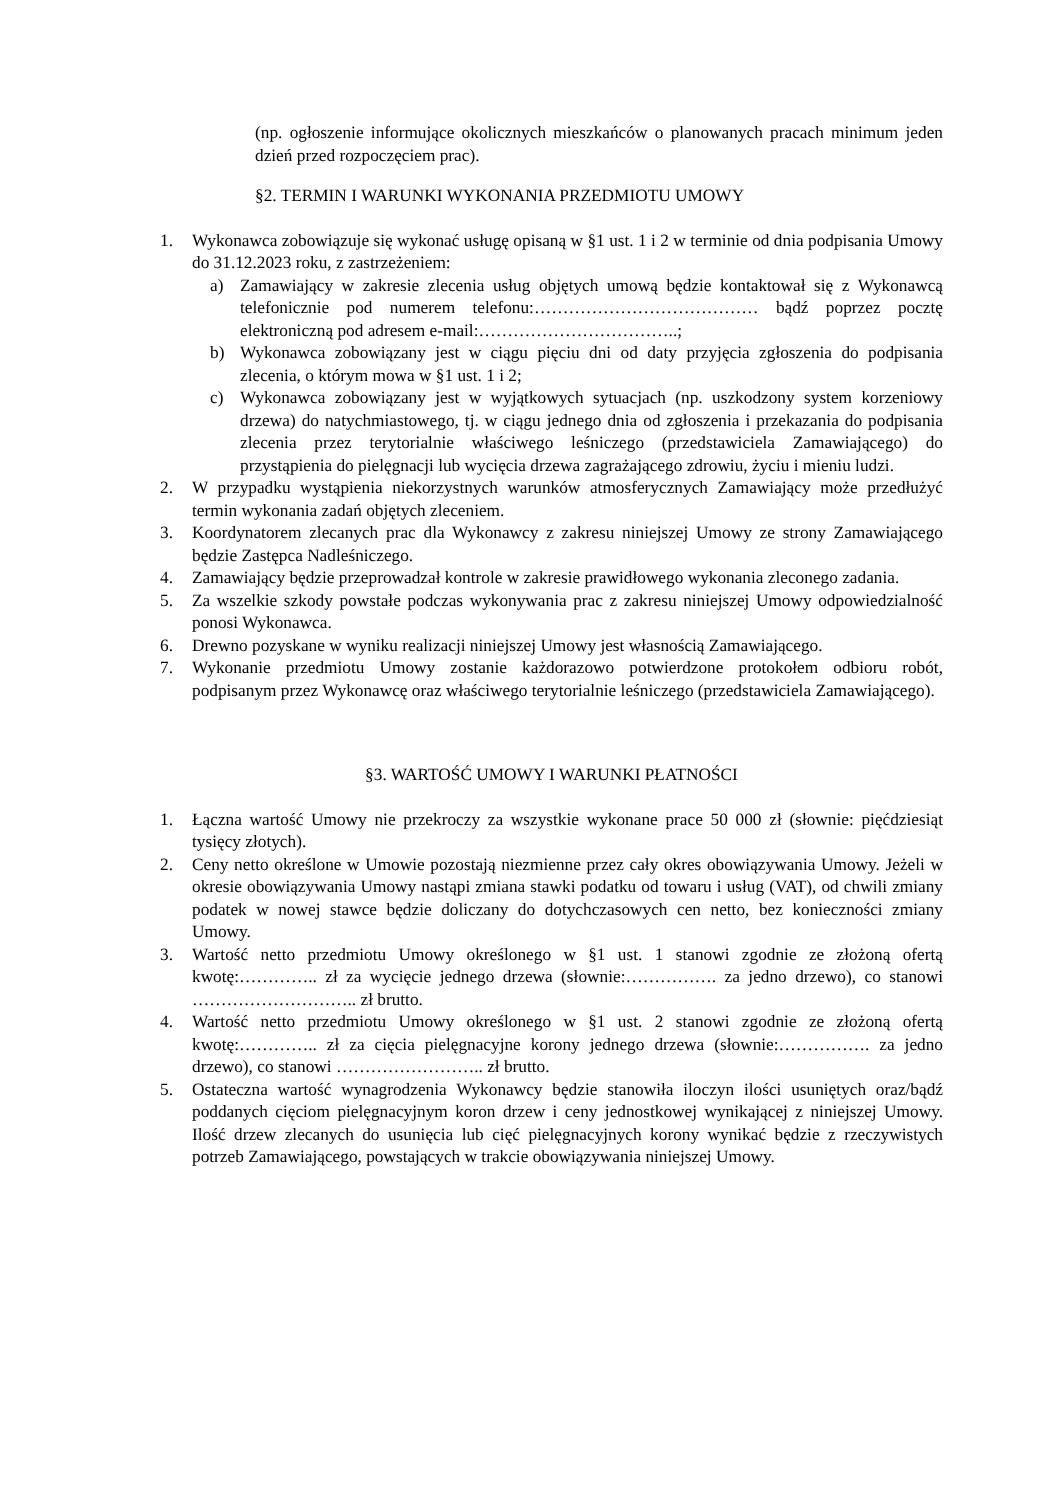(np. ogłoszenie informujące okolicznych mieszkańców o planowanych pracach minimum jeden dzień przed rozpoczęciem prac).
§2. TERMIN I WARUNKI WYKONANIA PRZEDMIOTU UMOWY
1. Wykonawca zobowiązuje się wykonać usługę opisaną w §1 ust. 1 i 2 w terminie od dnia podpisania Umowy do 31.12.2023 roku, z zastrzeżeniem:
a) Zamawiający w zakresie zlecenia usług objętych umową będzie kontaktował się z Wykonawcą telefonicznie pod numerem telefonu:………………………………… bądź poprzez pocztę elektroniczną pod adresem e-mail:……………………………..;
b) Wykonawca zobowiązany jest w ciągu pięciu dni od daty przyjęcia zgłoszenia do podpisania zlecenia, o którym mowa w §1 ust. 1 i 2;
c) Wykonawca zobowiązany jest w wyjątkowych sytuacjach (np. uszkodzony system korzeniowy drzewa) do natychmiastowego, tj. w ciągu jednego dnia od zgłoszenia i przekazania do podpisania zlecenia przez terytorialnie właściwego leśniczego (przedstawiciela Zamawiającego) do przystąpienia do pielęgnacji lub wycięcia drzewa zagrażającego zdrowiu, życiu i mieniu ludzi.
2. W przypadku wystąpienia niekorzystnych warunków atmosferycznych Zamawiający może przedłużyć termin wykonania zadań objętych zleceniem.
3. Koordynatorem zlecanych prac dla Wykonawcy z zakresu niniejszej Umowy ze strony Zamawiającego będzie Zastępca Nadleśniczego.
4. Zamawiający będzie przeprowadzał kontrole w zakresie prawidłowego wykonania zleconego zadania.
5. Za wszelkie szkody powstałe podczas wykonywania prac z zakresu niniejszej Umowy odpowiedzialność ponosi Wykonawca.
6. Drewno pozyskane w wyniku realizacji niniejszej Umowy jest własnością Zamawiającego.
7. Wykonanie przedmiotu Umowy zostanie każdorazowo potwierdzone protokołem odbioru robót, podpisanym przez Wykonawcę oraz właściwego terytorialnie leśniczego (przedstawiciela Zamawiającego).
§3. WARTOŚĆ UMOWY I WARUNKI PŁATNOŚCI
1. Łączna wartość Umowy nie przekroczy za wszystkie wykonane prace 50 000 zł (słownie: pięćdziesiąt tysięcy złotych).
2. Ceny netto określone w Umowie pozostają niezmienne przez cały okres obowiązywania Umowy. Jeżeli w okresie obowiązywania Umowy nastąpi zmiana stawki podatku od towaru i usług (VAT), od chwili zmiany podatek w nowej stawce będzie doliczany do dotychczasowych cen netto, bez konieczności zmiany Umowy.
3. Wartość netto przedmiotu Umowy określonego w §1 ust. 1 stanowi zgodnie ze złożoną ofertą kwotę:………….. zł za wycięcie jednego drzewa (słownie:……………. za jedno drzewo), co stanowi ……………………….. zł brutto.
4. Wartość netto przedmiotu Umowy określonego w §1 ust. 2 stanowi zgodnie ze złożoną ofertą kwotę:………….. zł za cięcia pielęgnacyjne korony jednego drzewa (słownie:……………. za jedno drzewo), co stanowi …………………….. zł brutto.
5. Ostateczna wartość wynagrodzenia Wykonawcy będzie stanowiła iloczyn ilości usuniętych oraz/bądź poddanych cięciom pielęgnacyjnym koron drzew i ceny jednostkowej wynikającej z niniejszej Umowy. Ilość drzew zlecanych do usunięcia lub cięć pielęgnacyjnych korony wynikać będzie z rzeczywistych potrzeb Zamawiającego, powstających w trakcie obowiązywania niniejszej Umowy.